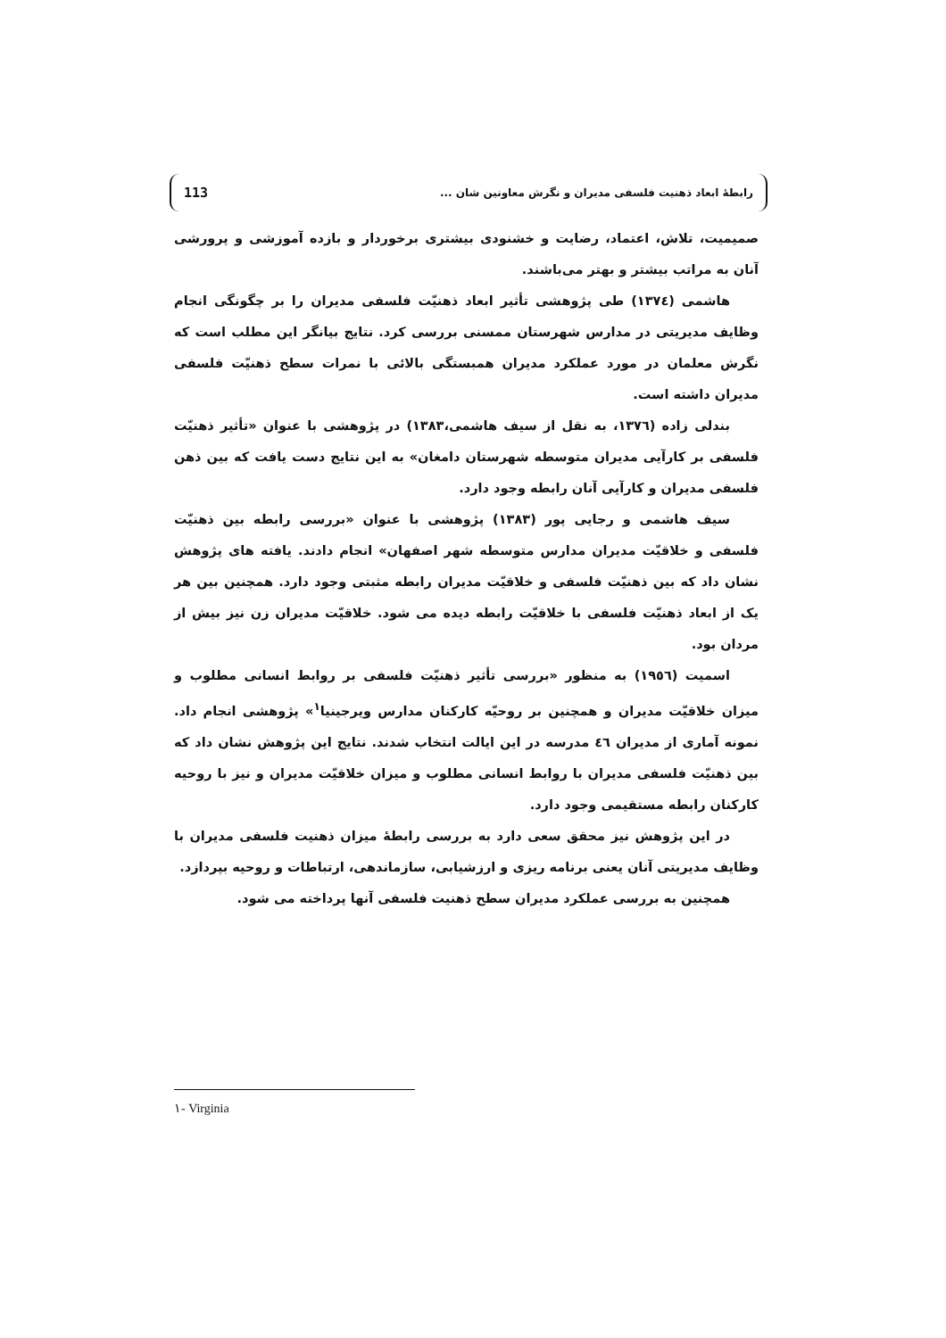113 رابطهٔ ابعاد ذهنیت فلسفی مدیران و نگرش معاونین شان ...
صمیمیت، تلاش، اعتماد، رضایت و خشنودی بیشتری برخوردار و بازده آموزشی و پرورشی آنان به مراتب بیشتر و بهتر می‌باشند.
هاشمی (١٣٧٤) طی پژوهشی تأثیر ابعاد ذهنیّت فلسفی مدیران را بر چگونگی انجام وظایف مدیریتی در مدارس شهرستان ممسنی بررسی کرد. نتایج بیانگر این مطلب است که نگرش معلمان در مورد عملکرد مدیران همبستگی بالائی با نمرات سطح ذهنیّت فلسفی مدیران داشته است.
بندلی زاده (١٣٧٦، به نقل از سیف هاشمی،١٣٨٣) در پژوهشی با عنوان «تأثیر ذهنیّت فلسفی بر کارآیی مدیران متوسطه شهرستان دامغان» به این نتایج دست یافت که بین ذهن فلسفی مدیران و کارآیی آنان رابطه وجود دارد.
سیف هاشمی و رجایی پور (١٣٨٣) پژوهشی با عنوان «بررسی رابطه بین ذهنیّت فلسفی و خلاقیّت مدیران مدارس متوسطه شهر اصفهان» انجام دادند. یافته های پژوهش نشان داد که بین ذهنیّت فلسفی و خلاقیّت مدیران رابطه مثبتی وجود دارد. همچنین بین هر یک از ابعاد ذهنیّت فلسفی با خلاقیّت رابطه دیده می شود. خلاقیّت مدیران زن نیز بیش از مردان بود.
اسمیت (١٩٥٦) به منظور «بررسی تأثیر ذهنیّت فلسفی بر روابط انسانی مطلوب و میزان خلاقیّت مدیران و همچنین بر روحیّه کارکنان مدارس ویرجینیا<sup>١</sup>» پژوهشی انجام داد. نمونه آماری از مدیران ٤٦ مدرسه در این ایالت انتخاب شدند. نتایج این پژوهش نشان داد که بین ذهنیّت فلسفی مدیران با روابط انسانی مطلوب و میزان خلاقیّت مدیران و نیز با روحیه کارکنان رابطه مستقیمی وجود دارد.
در این پژوهش نیز محقق سعی دارد به بررسی رابطهٔ میزان ذهنیت فلسفی مدیران با وظایف مدیریتی آنان یعنی برنامه ریزی و ارزشیابی، سازماندهی، ارتباطات و روحیه بپردازد.
همچنین به بررسی عملکرد مدیران سطح ذهنیت فلسفی آنها پرداخته می شود.
١- Virginia